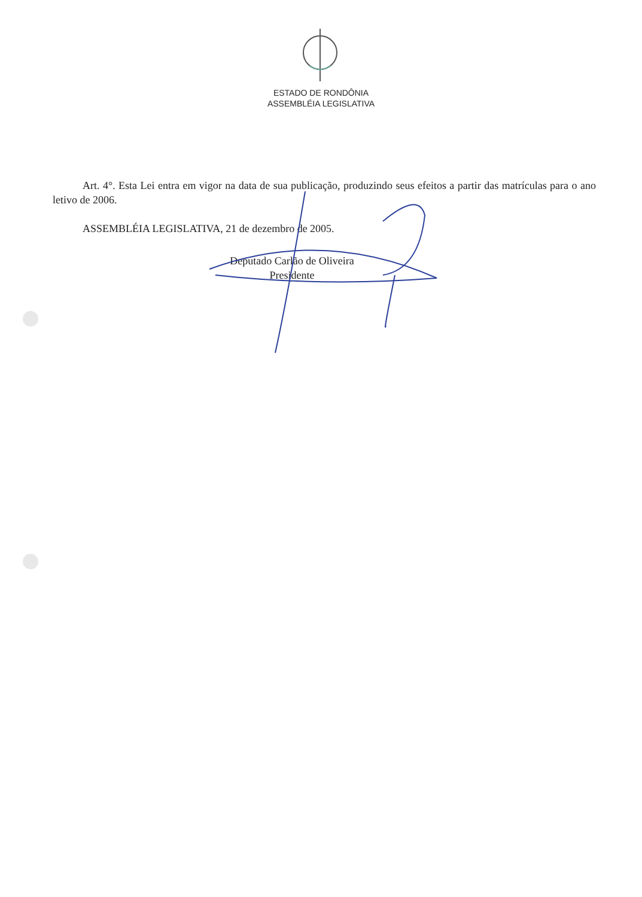ESTADO DE RONDÔNIA
ASSEMBLÉIA LEGISLATIVA
Art. 4°. Esta Lei entra em vigor na data de sua publicação, produzindo seus efeitos a partir das matrículas para o ano letivo de 2006.
ASSEMBLÉIA LEGISLATIVA, 21 de dezembro de 2005.
Deputado Carlão de Oliveira
Presidente